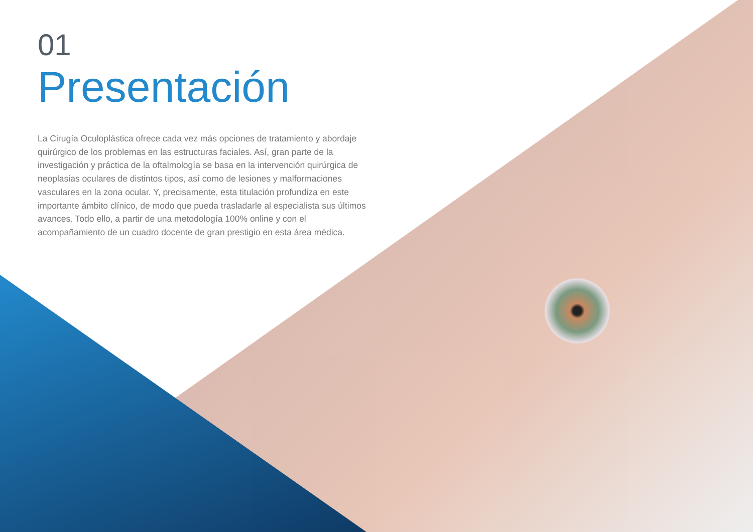01
Presentación
La Cirugía Oculoplástica ofrece cada vez más opciones de tratamiento y abordaje quirúrgico de los problemas en las estructuras faciales. Así, gran parte de la investigación y práctica de la oftalmología se basa en la intervención quirúrgica de neoplasias oculares de distintos tipos, así como de lesiones y malformaciones vasculares en la zona ocular. Y, precisamente, esta titulación profundiza en este importante ámbito clínico, de modo que pueda trasladarle al especialista sus últimos avances. Todo ello, a partir de una metodología 100% online y con el acompañamiento de un cuadro docente de gran prestigio en esta área médica.